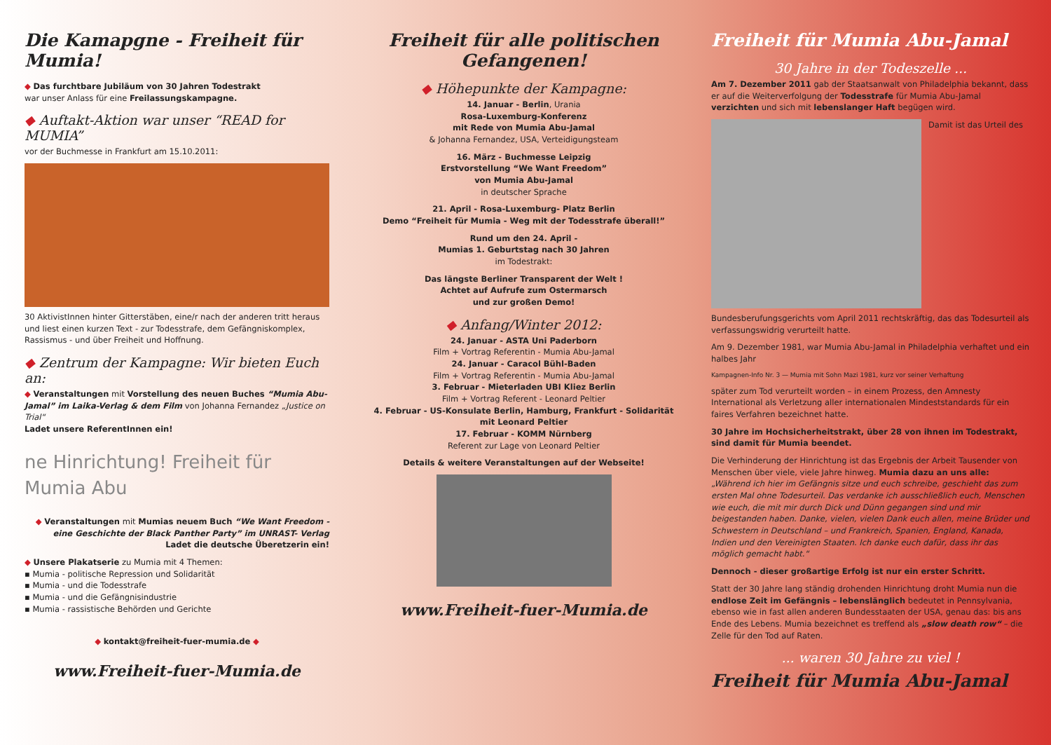Die Kamapgne - Freiheit für Mumia!
◆ Das furchtbare Jubiläum von 30 Jahren Todestrakt
war unser Anlass für eine Freilassungskampagne.
◆ Auftakt-Aktion war unser “READ for MUMIA”
vor der Buchmesse in Frankfurt am 15.10.2011:
30 AktivistInnen hinter Gitterstäben, eine/r nach der anderen tritt heraus und liest einen kurzen Text - zur Todesstrafe, dem Gefängniskomplex, Rassismus - und über Freiheit und Hoffnung.
◆ Zentrum der Kampagne: Wir bieten Euch an:
◆ Veranstaltungen mit Vorstellung des neuen Buches “Mumia Abu-Jamal” im Laika-Verlag & dem Film von Johanna Fernandez „Justice on Trial“
Ladet unsere ReferentInnen ein!
ne Hinrichtung! Freiheit für Mumia Abu
◆ Veranstaltungen mit Mumias neuem Buch “We Want Freedom - eine Geschichte der Black Panther Party” im UNRAST- Verlag
Ladet die deutsche Überetzerin ein!
◆ Unsere Plakatserie zu Mumia mit 4 Themen:
▪ Mumia - politische Repression und Solidarität
▪ Mumia - und die Todesstrafe
▪ Mumia - und die Gefängnisindustrie
▪ Mumia - rassistische Behörden und Gerichte
◆ kontakt@freiheit-fuer-mumia.de ◆
www.Freiheit-fuer-Mumia.de
Freiheit für alle politischen Gefangenen!
◆ Höhepunkte der Kampagne:
14. Januar - Berlin, Urania
Rosa-Luxemburg-Konferenz
mit Rede von Mumia Abu-Jamal
& Johanna Fernandez, USA, Verteidigungsteam
16. März - Buchmesse Leipzig
Erstvorstellung “We Want Freedom”
von Mumia Abu-Jamal
in deutscher Sprache
21. April - Rosa-Luxemburg- Platz Berlin
Demo “Freiheit für Mumia - Weg mit der Todesstrafe überall!”
Rund um den 24. April -
Mumias 1. Geburtstag nach 30 Jahren
im Todestrakt:
Das längste Berliner Transparent der Welt !
Achtet auf Aufrufe zum Ostermarsch
und zur großen Demo!
◆ Anfang/Winter 2012:
24. Januar - ASTA Uni Paderborn
Film + Vortrag Referentin - Mumia Abu-Jamal
24. Januar - Caracol Bühl-Baden
Film + Vortrag Referentin - Mumia Abu-Jamal
3. Februar - Mieterladen UBI Kliez Berlin
Film + Vortrag Referent - Leonard Peltier
4. Februar - US-Konsulate Berlin, Hamburg, Frankfurt - Solidarität mit Leonard Peltier
17. Februar - KOMM Nürnberg
Referent zur Lage von Leonard Peltier
Details & weitere Veranstaltungen auf der Webseite!
www.Freiheit-fuer-Mumia.de
Freiheit für Mumia Abu-Jamal
30 Jahre in der Todeszelle ...
Am 7. Dezember 2011 gab der Staatsanwalt von Philadelphia bekannt, dass er auf die Weiterverfolgung der Todesstrafe für Mumia Abu-Jamal verzichten und sich mit lebenslanger Haft begügen wird.
Damit ist das Urteil des Bundesberufungsgerichts vom April 2011 rechtskräftig, das das Todesurteil als verfassungswidrig verurteilt hatte.
Am 9. Dezember 1981, war Mumia Abu-Jamal in Philadelphia verhaftet und ein halbes Jahr
Kampagnen-Info Nr. 3 — Mumia mit Sohn Mazi 1981, kurz vor seiner Verhaftung
später zum Tod verurteilt worden – in einem Prozess, den Amnesty International als Verletzung aller internationalen Mindeststandards für ein faires Verfahren bezeichnet hatte.
30 Jahre im Hochsicherheitstrakt, über 28 von ihnen im Todestrakt, sind damit für Mumia beendet.
Die Verhinderung der Hinrichtung ist das Ergebnis der Arbeit Tausender von Menschen über viele, viele Jahre hinweg. Mumia dazu an uns alle: „Während ich hier im Gefängnis sitze und euch schreibe, geschieht das zum ersten Mal ohne Todesurteil. Das verdanke ich ausschließlich euch, Menschen wie euch, die mit mir durch Dick und Dünn gegangen sind und mir beigestanden haben. Danke, vielen, vielen Dank euch allen, meine Brüder und Schwestern in Deutschland – und Frankreich, Spanien, England, Kanada, Indien und den Vereinigten Staaten. Ich danke euch dafür, dass ihr das möglich gemacht habt.“
Dennoch - dieser großartige Erfolg ist nur ein erster Schritt.
Statt der 30 Jahre lang ständig drohenden Hinrichtung droht Mumia nun die endlose Zeit im Gefängnis – lebenslänglich bedeutet in Pennsylvania, ebenso wie in fast allen anderen Bundesstaaten der USA, genau das: bis ans Ende des Lebens. Mumia bezeichnet es treffend als „slow death row“ – die Zelle für den Tod auf Raten.
... waren 30 Jahre zu viel !
Freiheit für Mumia Abu-Jamal